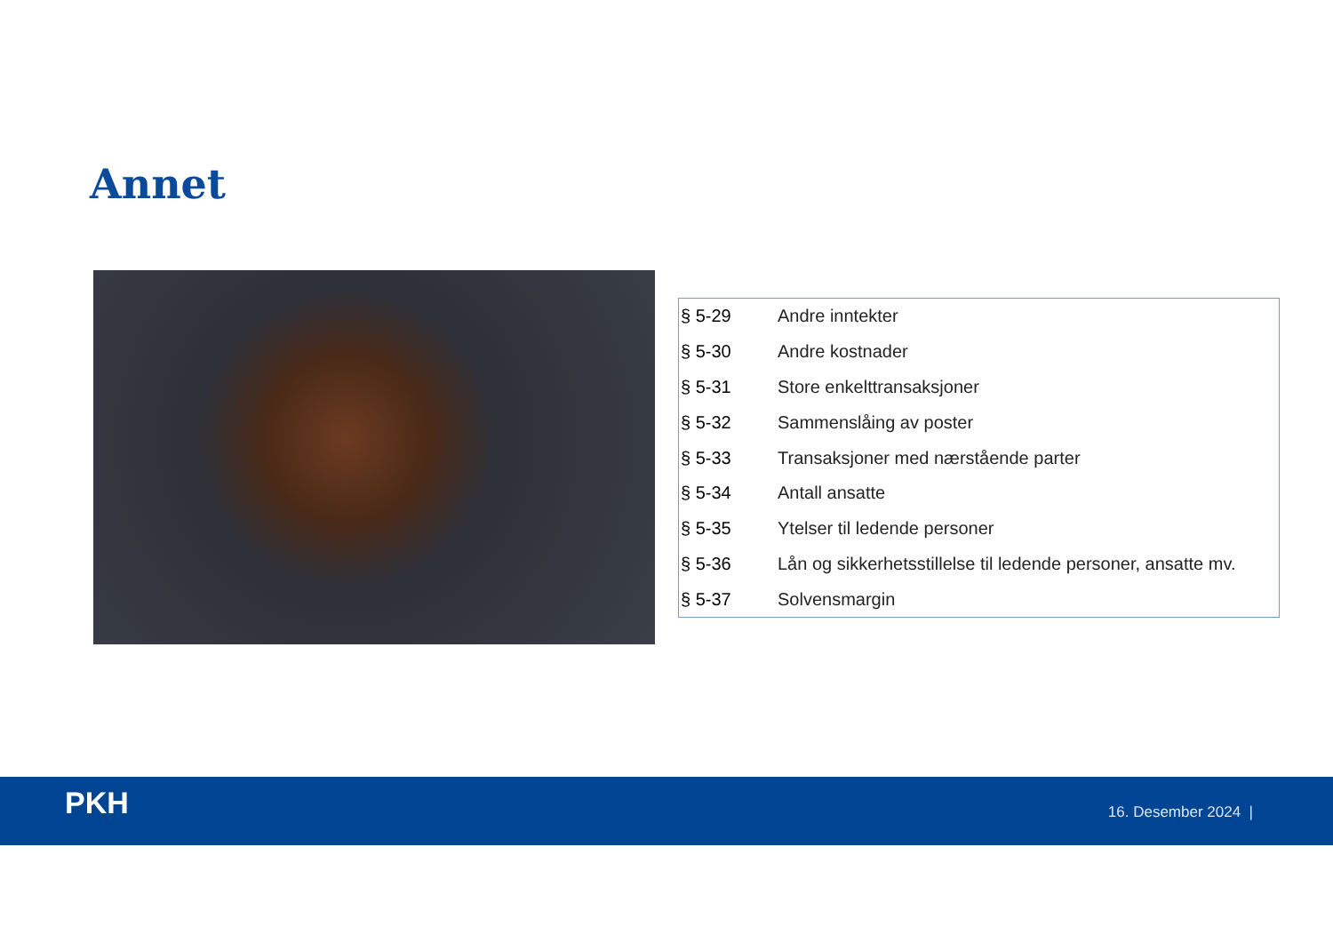Annet
| § 5-29 | Andre inntekter |
| § 5-30 | Andre kostnader |
| § 5-31 | Store enkelttransaksjoner |
| § 5-32 | Sammenslåing av poster |
| § 5-33 | Transaksjoner med nærstående parter |
| § 5-34 | Antall ansatte |
| § 5-35 | Ytelser til ledende personer |
| § 5-36 | Lån og sikkerhetsstillelse til ledende personer, ansatte mv. |
| § 5-37 | Solvensmargin |
PKH 16. Desember 2024 |